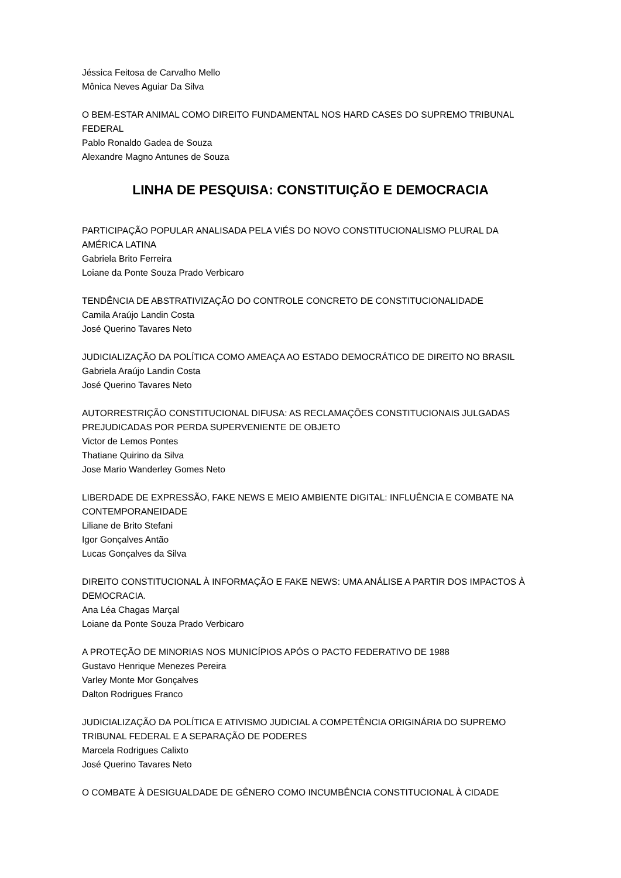Jéssica Feitosa de Carvalho Mello
Mônica Neves Aguiar Da Silva
O BEM-ESTAR ANIMAL COMO DIREITO FUNDAMENTAL NOS HARD CASES DO SUPREMO TRIBUNAL FEDERAL
Pablo Ronaldo Gadea de Souza
Alexandre Magno Antunes de Souza
LINHA DE PESQUISA: CONSTITUIÇÃO E DEMOCRACIA
PARTICIPAÇÃO POPULAR ANALISADA PELA VIÉS DO NOVO CONSTITUCIONALISMO PLURAL DA AMÉRICA LATINA
Gabriela Brito Ferreira
Loiane da Ponte Souza Prado Verbicaro
TENDÊNCIA DE ABSTRATIVIZAÇÃO DO CONTROLE CONCRETO DE CONSTITUCIONALIDADE
Camila Araújo Landin Costa
José Querino Tavares Neto
JUDICIALIZAÇÃO DA POLÍTICA COMO AMEAÇA AO ESTADO DEMOCRÁTICO DE DIREITO NO BRASIL
Gabriela Araújo Landin Costa
José Querino Tavares Neto
AUTORRESTRIÇÃO CONSTITUCIONAL DIFUSA: AS RECLAMAÇÕES CONSTITUCIONAIS JULGADAS PREJUDICADAS POR PERDA SUPERVENIENTE DE OBJETO
Victor de Lemos Pontes
Thatiane Quirino da Silva
Jose Mario Wanderley Gomes Neto
LIBERDADE DE EXPRESSÃO, FAKE NEWS E MEIO AMBIENTE DIGITAL: INFLUÊNCIA E COMBATE NA CONTEMPORANEIDADE
Liliane de Brito Stefani
Igor Gonçalves Antão
Lucas Gonçalves da Silva
DIREITO CONSTITUCIONAL À INFORMAÇÃO E FAKE NEWS: UMA ANÁLISE A PARTIR DOS IMPACTOS À DEMOCRACIA.
Ana Léa Chagas Marçal
Loiane da Ponte Souza Prado Verbicaro
A PROTEÇÃO DE MINORIAS NOS MUNICÍPIOS APÓS O PACTO FEDERATIVO DE 1988
Gustavo Henrique Menezes Pereira
Varley Monte Mor Gonçalves
Dalton Rodrigues Franco
JUDICIALIZAÇÃO DA POLÍTICA E ATIVISMO JUDICIAL A COMPETÊNCIA ORIGINÁRIA DO SUPREMO TRIBUNAL FEDERAL E A SEPARAÇÃO DE PODERES
Marcela Rodrigues Calixto
José Querino Tavares Neto
O COMBATE À DESIGUALDADE DE GÊNERO COMO INCUMBÊNCIA CONSTITUCIONAL À CIDADE